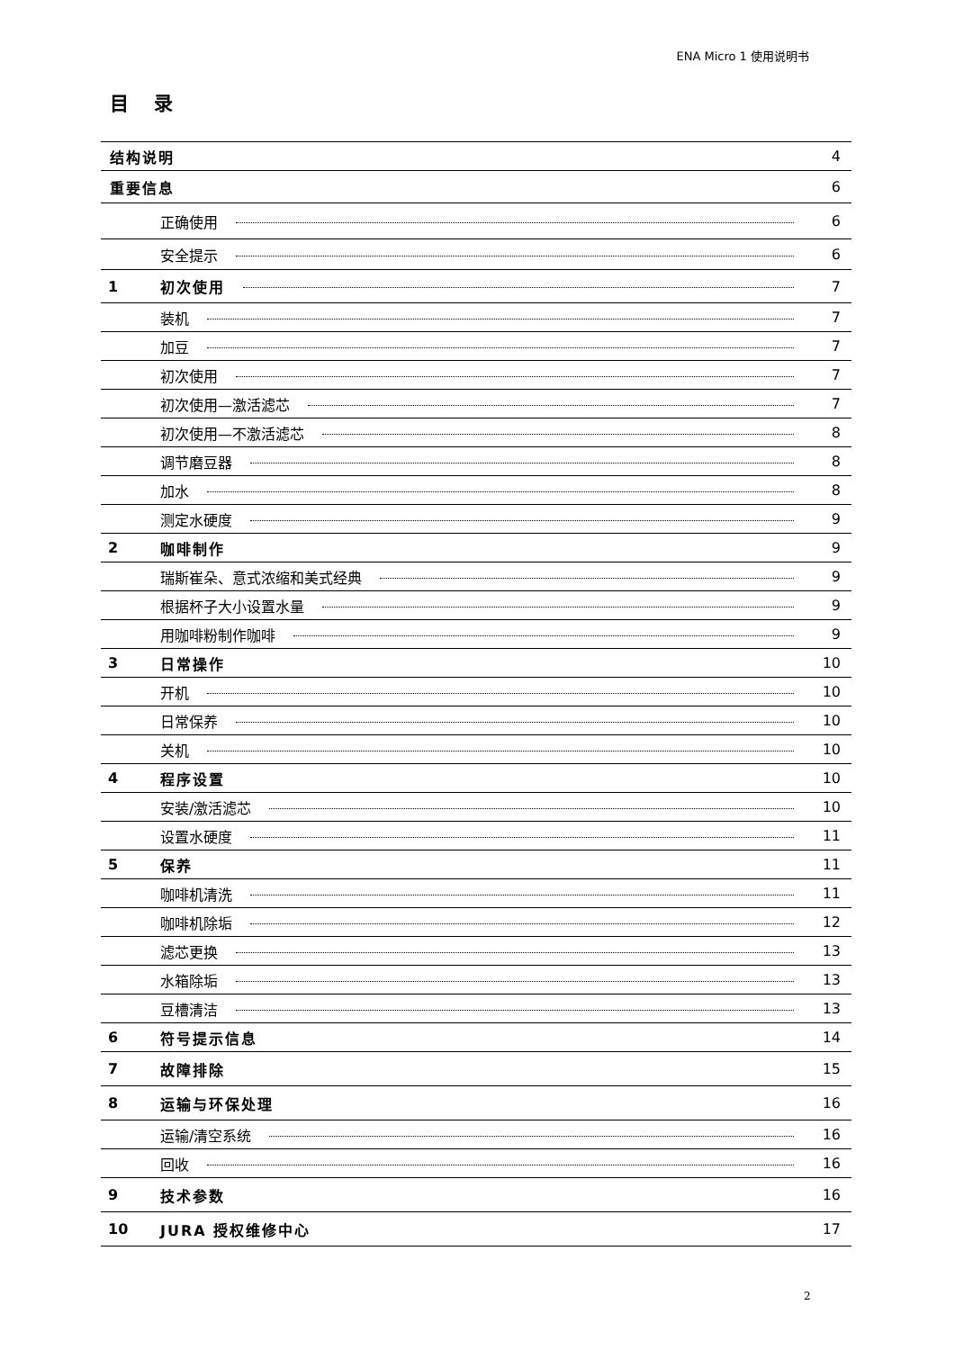ENA Micro 1 使用说明书
目录
| 结构说明 | | 4 |
| 重要信息 | | 6 |
| | 正确使用 | 6 |
| | 安全提示 | 6 |
| 1 | 初次使用 | 7 |
| | 装机 | 7 |
| | 加豆 | 7 |
| | 初次使用 | 7 |
| | 初次使用—激活滤芯 | 7 |
| | 初次使用—不激活滤芯 | 8 |
| | 调节磨豆器 | 8 |
| | 加水 | 8 |
| | 测定水硬度 | 9 |
| 2 | 咖啡制作 | 9 |
| | 瑞斯崔朵、意式浓缩和美式经典 | 9 |
| | 根据杯子大小设置水量 | 9 |
| | 用咖啡粉制作咖啡 | 9 |
| 3 | 日常操作 | 10 |
| | 开机 | 10 |
| | 日常保养 | 10 |
| | 关机 | 10 |
| 4 | 程序设置 | 10 |
| | 安装/激活滤芯 | 10 |
| | 设置水硬度 | 11 |
| 5 | 保养 | 11 |
| | 咖啡机清洗 | 11 |
| | 咖啡机除垢 | 12 |
| | 滤芯更换 | 13 |
| | 水箱除垢 | 13 |
| | 豆槽清洁 | 13 |
| 6 | 符号提示信息 | 14 |
| 7 | 故障排除 | 15 |
| 8 | 运输与环保处理 | 16 |
| | 运输/清空系统 | 16 |
| | 回收 | 16 |
| 9 | 技术参数 | 16 |
| 10 | JURA 授权维修中心 | 17 |
2